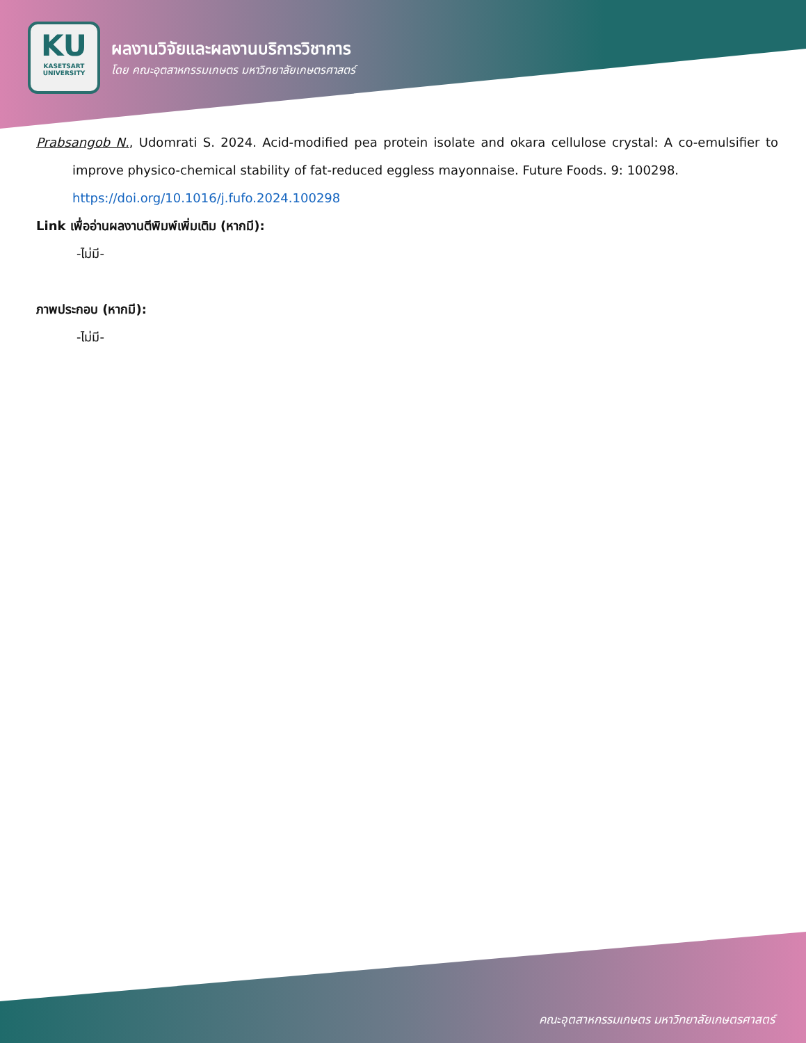KU
KASETSART
UNIVERSITY
ผลงานวิจัยและผลงานบริการวิชาการ
โดย คณะอุตสาหกรรมเกษตร มหาวิทยาลัยเกษตรศาสตร์
Prabsangob N., Udomrati S. 2024. Acid-modified pea protein isolate and okara cellulose crystal: A co-emulsifier to improve physico-chemical stability of fat-reduced eggless mayonnaise. Future Foods. 9: 100298.
https://doi.org/10.1016/j.fufo.2024.100298
Link เพื่ออ่านผลงานตีพิมพ์เพิ่มเติม (หากมี):
-ไม่มี-
ภาพประกอบ (หากมี):
-ไม่มี-
คณะอุตสาหกรรมเกษตร มหาวิทยาลัยเกษตรศาสตร์